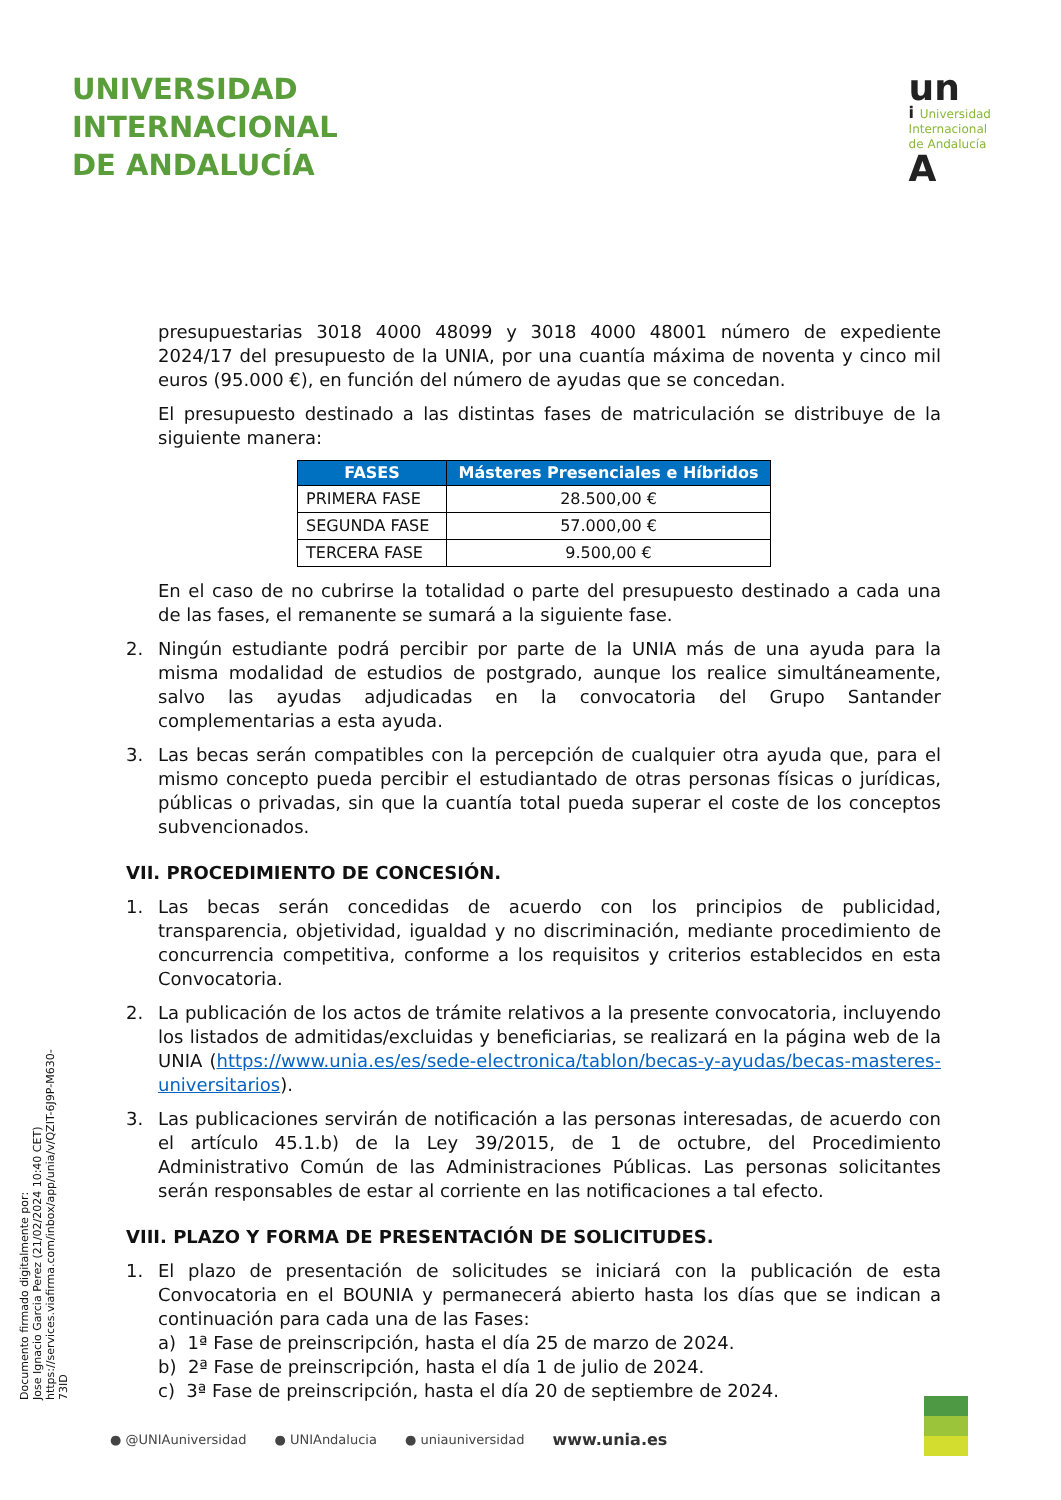UNIVERSIDAD
INTERNACIONAL
DE ANDALUCÍA
un
i Universidad
Internacional
de Andalucía
A
presupuestarias 3018 4000 48099 y 3018 4000 48001 número de expediente 2024/17 del presupuesto de la UNIA, por una cuantía máxima de noventa y cinco mil euros (95.000 €), en función del número de ayudas que se concedan.
El presupuesto destinado a las distintas fases de matriculación se distribuye de la siguiente manera:
| FASES | Másteres Presenciales e Híbridos |
| --- | --- |
| PRIMERA FASE | 28.500,00 € |
| SEGUNDA FASE | 57.000,00 € |
| TERCERA FASE | 9.500,00 € |
En el caso de no cubrirse la totalidad o parte del presupuesto destinado a cada una de las fases, el remanente se sumará a la siguiente fase.
2. Ningún estudiante podrá percibir por parte de la UNIA más de una ayuda para la misma modalidad de estudios de postgrado, aunque los realice simultáneamente, salvo las ayudas adjudicadas en la convocatoria del Grupo Santander complementarias a esta ayuda.
3. Las becas serán compatibles con la percepción de cualquier otra ayuda que, para el mismo concepto pueda percibir el estudiantado de otras personas físicas o jurídicas, públicas o privadas, sin que la cuantía total pueda superar el coste de los conceptos subvencionados.
VII. PROCEDIMIENTO DE CONCESIÓN.
1. Las becas serán concedidas de acuerdo con los principios de publicidad, transparencia, objetividad, igualdad y no discriminación, mediante procedimiento de concurrencia competitiva, conforme a los requisitos y criterios establecidos en esta Convocatoria.
2. La publicación de los actos de trámite relativos a la presente convocatoria, incluyendo los listados de admitidas/excluidas y beneficiarias, se realizará en la página web de la UNIA (https://www.unia.es/es/sede-electronica/tablon/becas-y-ayudas/becas-masteres-universitarios).
3. Las publicaciones servirán de notificación a las personas interesadas, de acuerdo con el artículo 45.1.b) de la Ley 39/2015, de 1 de octubre, del Procedimiento Administrativo Común de las Administraciones Públicas. Las personas solicitantes serán responsables de estar al corriente en las notificaciones a tal efecto.
VIII. PLAZO Y FORMA DE PRESENTACIÓN DE SOLICITUDES.
1. El plazo de presentación de solicitudes se iniciará con la publicación de esta Convocatoria en el BOUNIA y permanecerá abierto hasta los días que se indican a continuación para cada una de las Fases:
a) 1ª Fase de preinscripción, hasta el día 25 de marzo de 2024.
b) 2ª Fase de preinscripción, hasta el día 1 de julio de 2024.
c) 3ª Fase de preinscripción, hasta el día 20 de septiembre de 2024.
Documento firmado digitalmente por:
Jose Ignacio Garcia Perez (21/02/2024 10:40 CET)
https://services.viafirma.com/inbox/app/unia/v/QZIT-6J9P-M630-73ID
● @UNIAuniversidad ● UNIAndalucia ● uniauniversidad www.unia.es